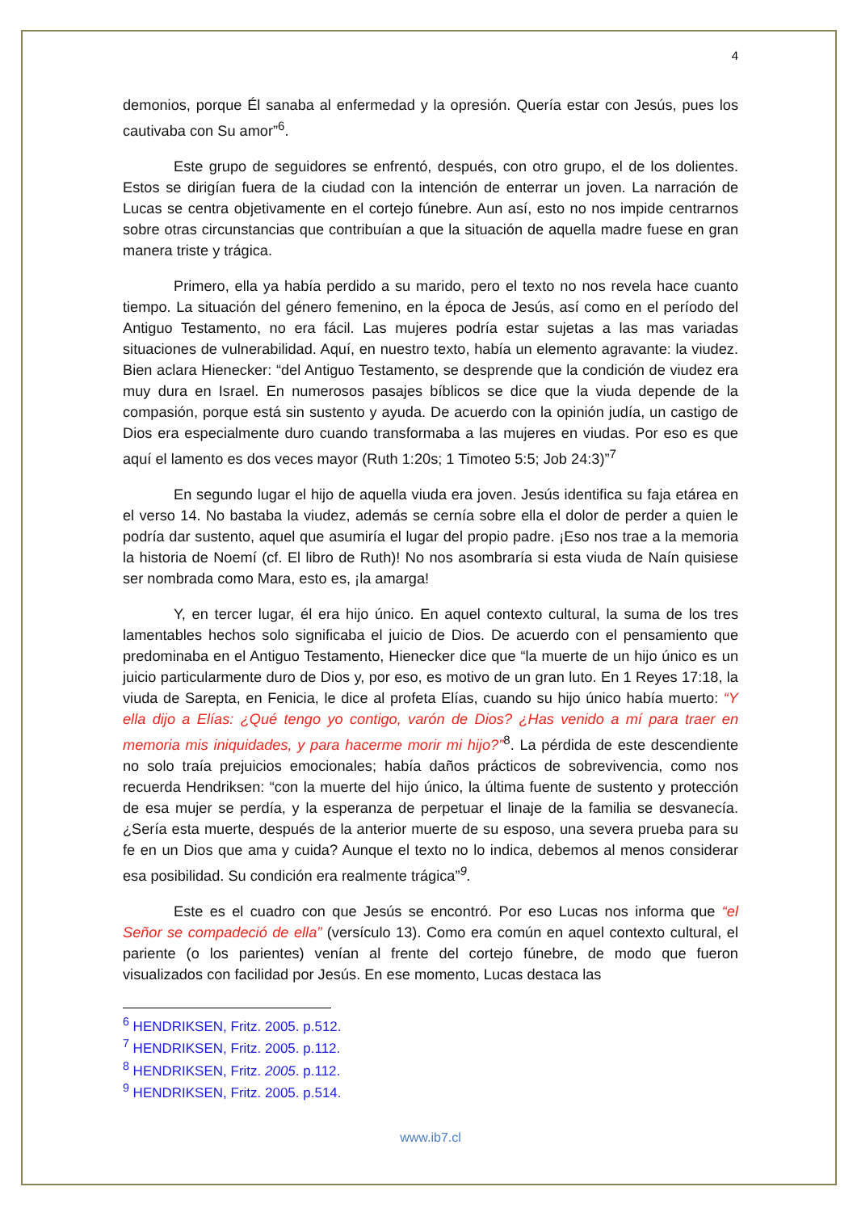4
demonios, porque Él sanaba al enfermedad y la opresión. Quería estar con Jesús, pues los cautivaba con Su amor”<sup>6</sup>.
Este grupo de seguidores se enfrentó, después, con otro grupo, el de los dolientes. Estos se dirigían fuera de la ciudad con la intención de enterrar un joven. La narración de Lucas se centra objetivamente en el cortejo fúnebre. Aun así, esto no nos impide centrarnos sobre otras circunstancias que contribuían a que la situación de aquella madre fuese en gran manera triste y trágica.
Primero, ella ya había perdido a su marido, pero el texto no nos revela hace cuanto tiempo. La situación del género femenino, en la época de Jesús, así como en el período del Antiguo Testamento, no era fácil. Las mujeres podría estar sujetas a las mas variadas situaciones de vulnerabilidad. Aquí, en nuestro texto, había un elemento agravante: la viudez. Bien aclara Hienecker: “del Antiguo Testamento, se desprende que la condición de viudez era muy dura en Israel. En numerosos pasajes bíblicos se dice que la viuda depende de la compasión, porque está sin sustento y ayuda. De acuerdo con la opinión judía, un castigo de Dios era especialmente duro cuando transformaba a las mujeres en viudas. Por eso es que aquí el lamento es dos veces mayor (Ruth 1:20s; 1 Timoteo 5:5; Job 24:3)”<sup>7</sup>
En segundo lugar el hijo de aquella viuda era joven. Jesús identifica su faja etárea en el verso 14. No bastaba la viudez, además se cernía sobre ella el dolor de perder a quien le podría dar sustento, aquel que asumiría el lugar del propio padre. ¡Eso nos trae a la memoria la historia de Noemí (cf. El libro de Ruth)! No nos asombraría si esta viuda de Naín quisiese ser nombrada como Mara, esto es, ¡la amarga!
Y, en tercer lugar, él era hijo único. En aquel contexto cultural, la suma de los tres lamentables hechos solo significaba el juicio de Dios. De acuerdo con el pensamiento que predominaba en el Antiguo Testamento, Hienecker dice que “la muerte de un hijo único es un juicio particularmente duro de Dios y, por eso, es motivo de un gran luto. En 1 Reyes 17:18, la viuda de Sarepta, en Fenicia, le dice al profeta Elías, cuando su hijo único había muerto: “Y ella dijo a Elías: ¿Qué tengo yo contigo, varón de Dios? ¿Has venido a mí para traer en memoria mis iniquidades, y para hacerme morir mi hijo?”<sup>8</sup>. La pérdida de este descendiente no solo traía prejuicios emocionales; había daños prácticos de sobrevivencia, como nos recuerda Hendriksen: “con la muerte del hijo único, la última fuente de sustento y protección de esa mujer se perdía, y la esperanza de perpetuar el linaje de la familia se desvanecía. ¿Sería esta muerte, después de la anterior muerte de su esposo, una severa prueba para su fe en un Dios que ama y cuida? Aunque el texto no lo indica, debemos al menos considerar esa posibilidad. Su condición era realmente trágica”<sup>9</sup>.
Este es el cuadro con que Jesús se encontró. Por eso Lucas nos informa que “el Señor se compadeció de ella” (versículo 13). Como era común en aquel contexto cultural, el pariente (o los parientes) venían al frente del cortejo fúnebre, de modo que fueron visualizados con facilidad por Jesús. En ese momento, Lucas destaca las
<sup>6</sup> HENDRIKSEN, Fritz. 2005. p.512.
<sup>7</sup> HENDRIKSEN, Fritz. 2005. p.112.
<sup>8</sup> HENDRIKSEN, Fritz. 2005. p.112.
<sup>9</sup> HENDRIKSEN, Fritz. 2005. p.514.
www.ib7.cl